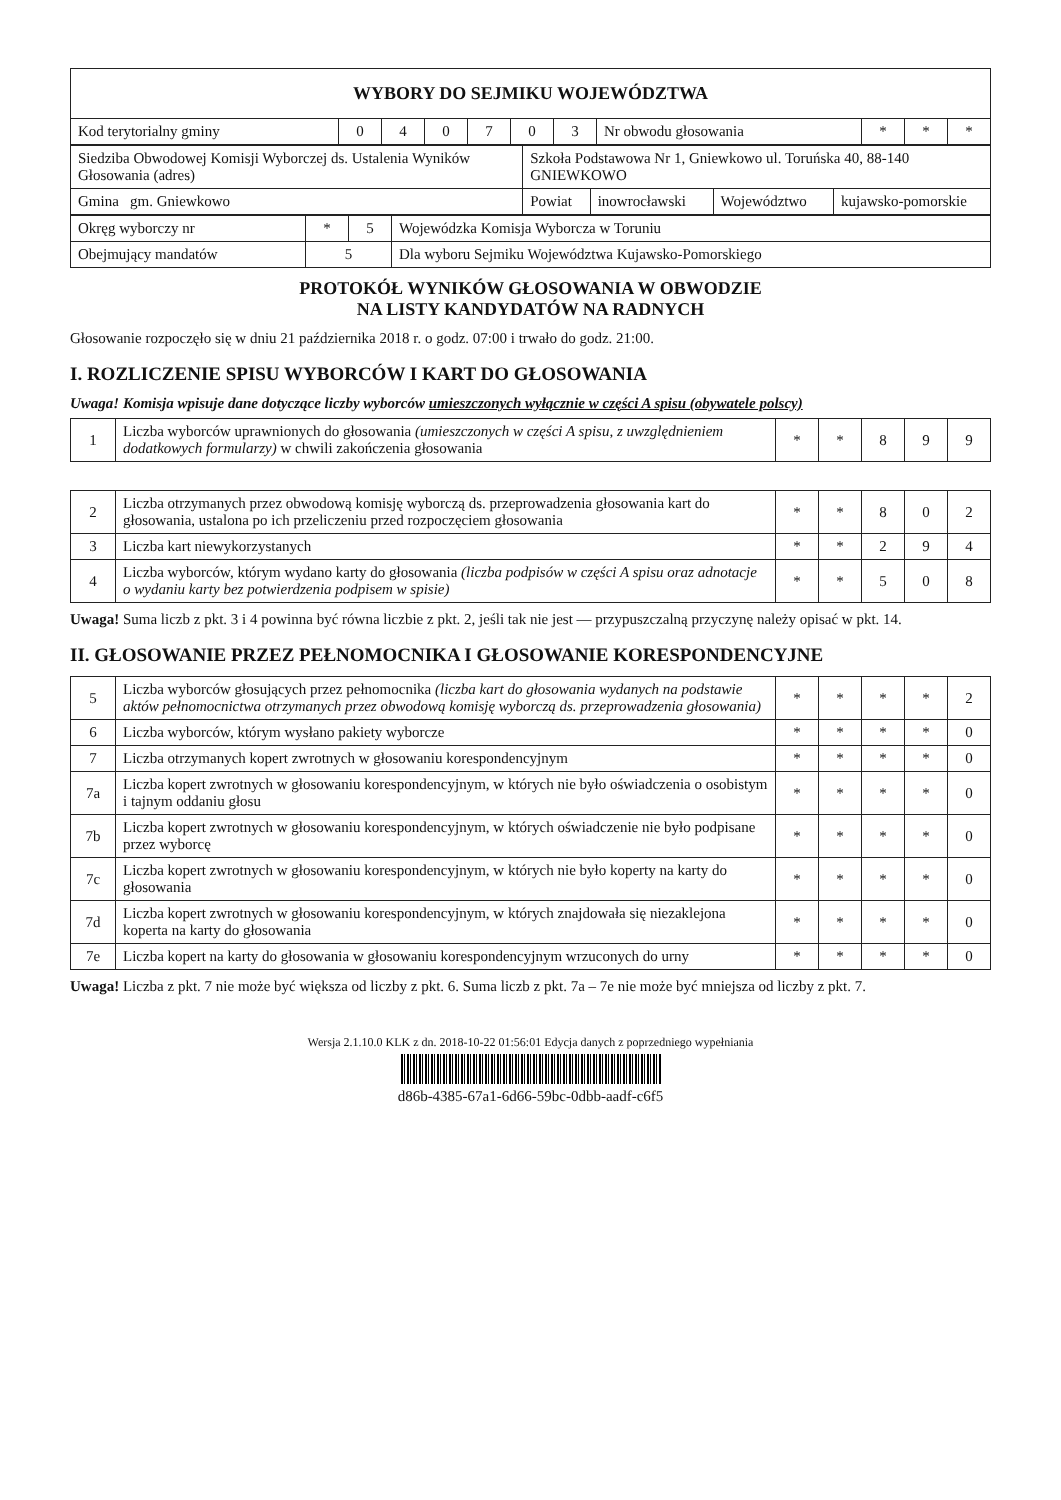| WYBORY DO SEJMIKU WOJEWÓDZTWA | | | | | | | | | | |
| --- | --- | --- | --- | --- | --- | --- | --- | --- | --- | --- |
| Kod terytorialny gminy | 0 | 4 | 0 | 7 | 0 | 3 | Nr obwodu głosowania | * | * | * |
| Siedziba Obwodowej Komisji Wyborczej ds. Ustalenia Wyników Głosowania (adres) | Szkoła Podstawowa Nr 1, Gniewkowo ul. Toruńska 40, 88-140 GNIEWKOWO | | | |
| Gmina gm. Gniewkowo | Powiat | inowrocławski | Województwo | kujawsko-pomorskie |
| Okręg wyborczy nr | * | 5 | Wojewódzka Komisja Wyborcza w Toruniu |
| Obejmujący mandatów | 5 | | Dla wyboru Sejmiku Województwa Kujawsko-Pomorskiego |
PROTOKÓŁ WYNIKÓW GŁOSOWANIA W OBWODZIE
NA LISTY KANDYDATÓW NA RADNYCH
Głosowanie rozpoczęło się w dniu 21 października 2018 r. o godz. 07:00 i trwało do godz. 21:00.
I. ROZLICZENIE SPISU WYBORCÓW I KART DO GŁOSOWANIA
Uwaga! Komisja wpisuje dane dotyczące liczby wyborców umieszczonych wyłącznie w części A spisu (obywatele polscy)
| 1 | Liczba wyborców uprawnionych do głosowania (umieszczonych w części A spisu, z uwzględnieniem dodatkowych formularzy) w chwili zakończenia głosowania | * | * | 8 | 9 | 9 |
| 2 | Liczba otrzymanych przez obwodową komisję wyborczą ds. przeprowadzenia głosowania kart do głosowania, ustalona po ich przeliczeniu przed rozpoczęciem głosowania | * | * | 8 | 0 | 2 |
| 3 | Liczba kart niewykorzystanych | * | * | 2 | 9 | 4 |
| 4 | Liczba wyborców, którym wydano karty do głosowania (liczba podpisów w części A spisu oraz adnotacje o wydaniu karty bez potwierdzenia podpisem w spisie) | * | * | 5 | 0 | 8 |
Uwaga! Suma liczb z pkt. 3 i 4 powinna być równa liczbie z pkt. 2, jeśli tak nie jest — przypuszczalną przyczynę należy opisać w pkt. 14.
II. GŁOSOWANIE PRZEZ PEŁNOMOCNIKA I GŁOSOWANIE KORESPONDENCYJNE
| 5 | Liczba wyborców głosujących przez pełnomocnika (liczba kart do głosowania wydanych na podstawie aktów pełnomocnictwa otrzymanych przez obwodową komisję wyborczą ds. przeprowadzenia głosowania) | * | * | * | * | 2 |
| 6 | Liczba wyborców, którym wysłano pakiety wyborcze | * | * | * | * | 0 |
| 7 | Liczba otrzymanych kopert zwrotnych w głosowaniu korespondencyjnym | * | * | * | * | 0 |
| 7a | Liczba kopert zwrotnych w głosowaniu korespondencyjnym, w których nie było oświadczenia o osobistym i tajnym oddaniu głosu | * | * | * | * | 0 |
| 7b | Liczba kopert zwrotnych w głosowaniu korespondencyjnym, w których oświadczenie nie było podpisane przez wyborcę | * | * | * | * | 0 |
| 7c | Liczba kopert zwrotnych w głosowaniu korespondencyjnym, w których nie było koperty na karty do głosowania | * | * | * | * | 0 |
| 7d | Liczba kopert zwrotnych w głosowaniu korespondencyjnym, w których znajdowała się niezaklejona koperta na karty do głosowania | * | * | * | * | 0 |
| 7e | Liczba kopert na karty do głosowania w głosowaniu korespondencyjnym wrzuconych do urny | * | * | * | * | 0 |
Uwaga! Liczba z pkt. 7 nie może być większa od liczby z pkt. 6. Suma liczb z pkt. 7a – 7e nie może być mniejsza od liczby z pkt. 7.
Wersja 2.1.10.0 KLK z dn. 2018-10-22 01:56:01 Edycja danych z poprzedniego wypełniania
d86b-4385-67a1-6d66-59bc-0dbb-aadf-c6f5